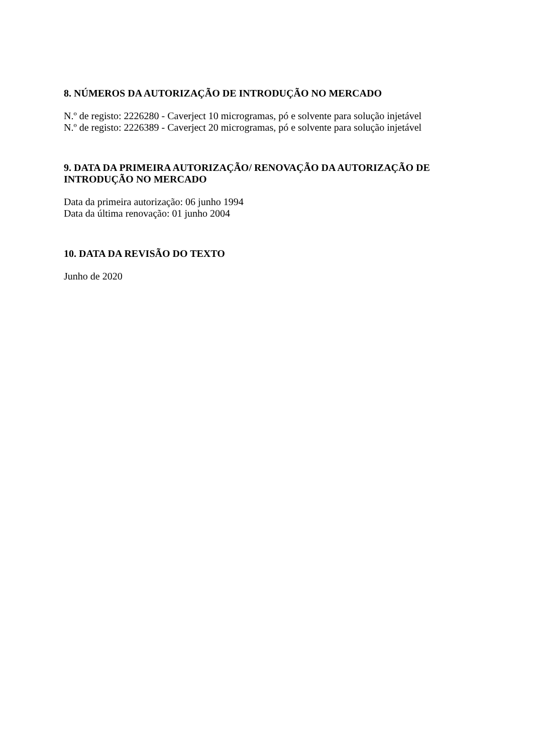8. NÚMEROS DA AUTORIZAÇÃO DE INTRODUÇÃO NO MERCADO
N.º de registo: 2226280 - Caverject 10 microgramas, pó e solvente para solução injetável
N.º de registo: 2226389 - Caverject 20 microgramas, pó e solvente para solução injetável
9. DATA DA PRIMEIRA AUTORIZAÇÃO/ RENOVAÇÃO DA AUTORIZAÇÃO DE INTRODUÇÃO NO MERCADO
Data da primeira autorização: 06 junho 1994
Data da última renovação: 01 junho 2004
10. DATA DA REVISÃO DO TEXTO
Junho de 2020